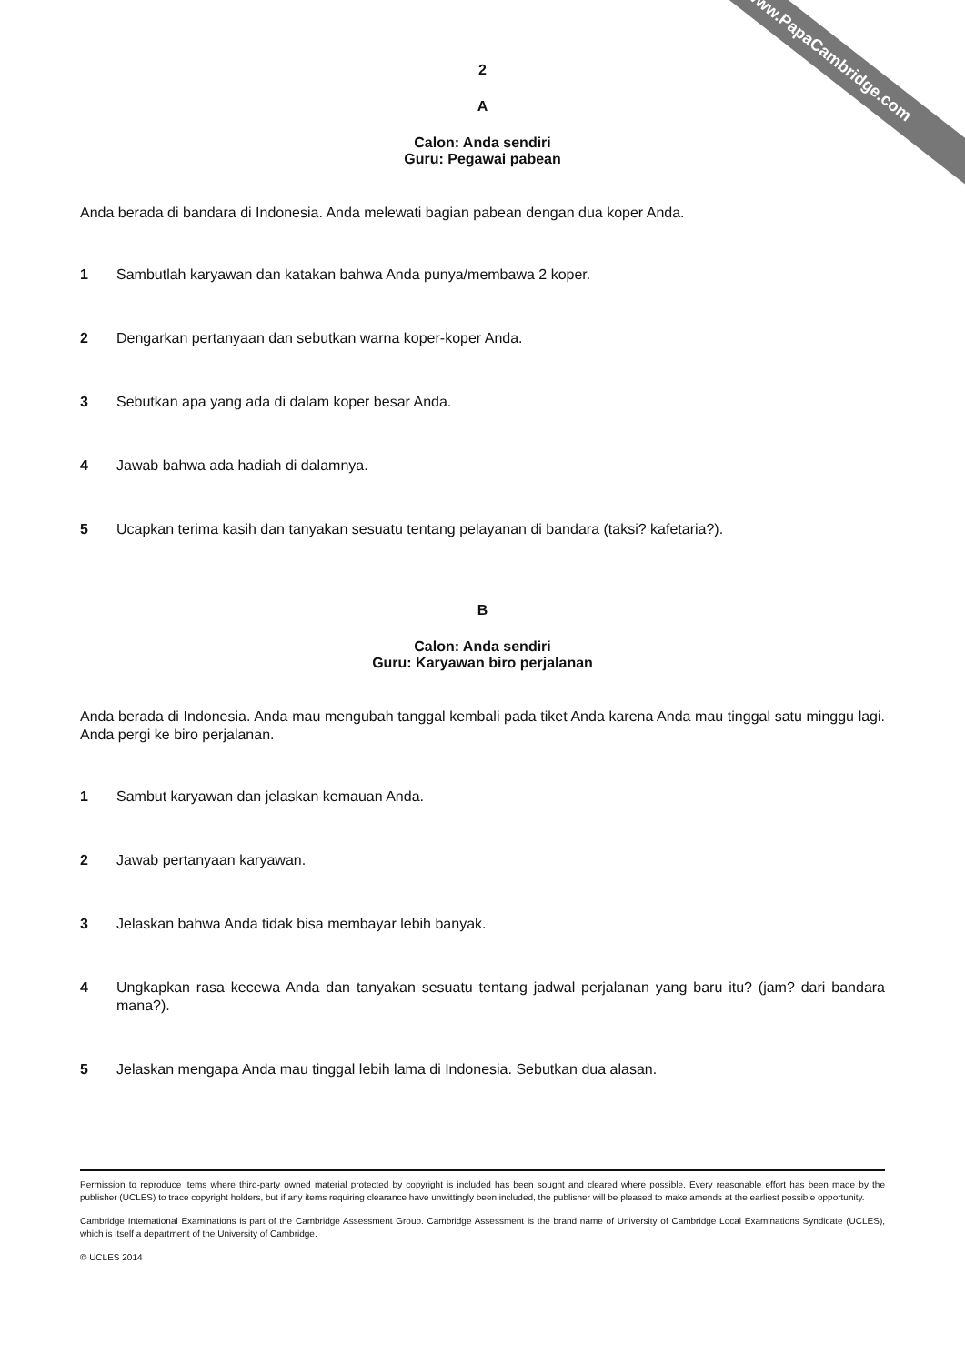www.PapaCambridge.com
2
A
Calon: Anda sendiri
Guru: Pegawai pabean
Anda berada di bandara di Indonesia. Anda melewati bagian pabean dengan dua koper Anda.
1 Sambutlah karyawan dan katakan bahwa Anda punya/membawa 2 koper.
2 Dengarkan pertanyaan dan sebutkan warna koper-koper Anda.
3 Sebutkan apa yang ada di dalam koper besar Anda.
4 Jawab bahwa ada hadiah di dalamnya.
5 Ucapkan terima kasih dan tanyakan sesuatu tentang pelayanan di bandara (taksi? kafetaria?).
B
Calon: Anda sendiri
Guru: Karyawan biro perjalanan
Anda berada di Indonesia. Anda mau mengubah tanggal kembali pada tiket Anda karena Anda mau tinggal satu minggu lagi. Anda pergi ke biro perjalanan.
1 Sambut karyawan dan jelaskan kemauan Anda.
2 Jawab pertanyaan karyawan.
3 Jelaskan bahwa Anda tidak bisa membayar lebih banyak.
4 Ungkapkan rasa kecewa Anda dan tanyakan sesuatu tentang jadwal perjalanan yang baru itu? (jam? dari bandara mana?).
5 Jelaskan mengapa Anda mau tinggal lebih lama di Indonesia. Sebutkan dua alasan.
Permission to reproduce items where third-party owned material protected by copyright is included has been sought and cleared where possible. Every reasonable effort has been made by the publisher (UCLES) to trace copyright holders, but if any items requiring clearance have unwittingly been included, the publisher will be pleased to make amends at the earliest possible opportunity.
Cambridge International Examinations is part of the Cambridge Assessment Group. Cambridge Assessment is the brand name of University of Cambridge Local Examinations Syndicate (UCLES), which is itself a department of the University of Cambridge.
© UCLES 2014